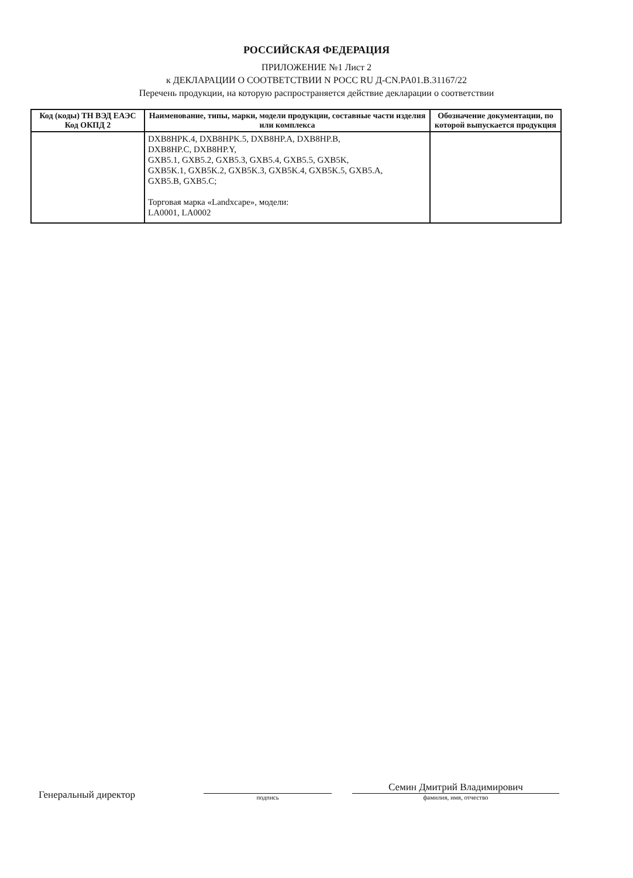РОССИЙСКАЯ ФЕДЕРАЦИЯ
ПРИЛОЖЕНИЕ №1 Лист 2
к ДЕКЛАРАЦИИ О СООТВЕТСТВИИ N РОСС RU Д-CN.PA01.B.31167/22
Перечень продукции, на которую распространяется действие декларации о соответствии
| Код (коды) ТН ВЭД ЕАЭС Код ОКПД 2 | Наименование, типы, марки, модели продукции, составные части изделия или комплекса | Обозначение документации, по которой выпускается продукция |
| --- | --- | --- |
| | DXB8HPK.4, DXB8HPK.5, DXB8HP.A, DXB8HP.B, DXB8HP.C, DXB8HP.Y, GXB5.1, GXB5.2, GXB5.3, GXB5.4, GXB5.5, GXB5K, GXB5K.1, GXB5K.2, GXB5K.3, GXB5K.4, GXB5K.5, GXB5.A, GXB5.B, GXB5.C; Торговая марка «Landxcape», модели: LA0001, LA0002 | |
Генеральный директор
подпись
Семин Дмитрий Владимирович
фамилия, имя, отчество